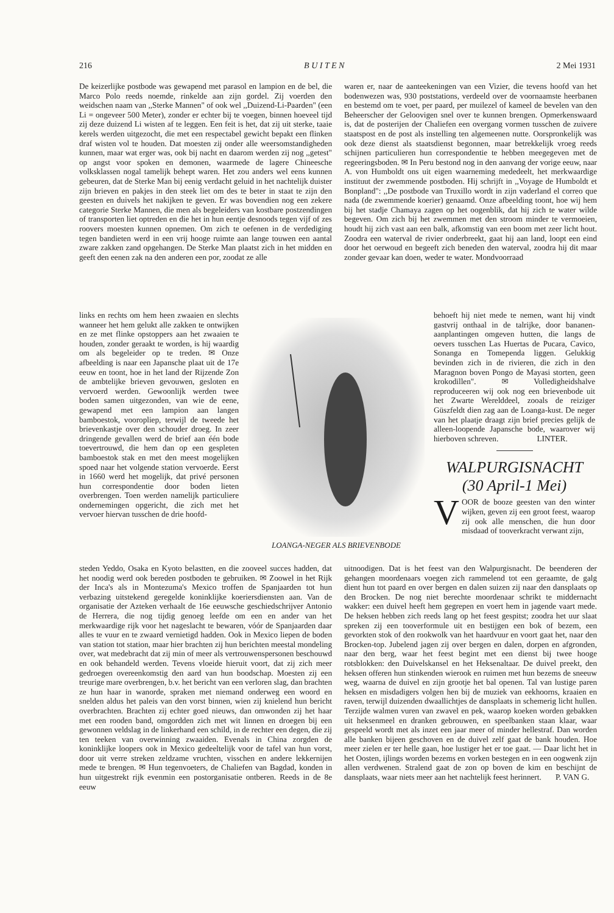216 B U I T E N 2 Mei 1931
De keizerlijke postbode was gewapend met parasol en lampion en de bel, die Marco Polo reeds noemde, rinkelde aan zijn gordel. Zij voerden den weidschen naam van ,,Sterke Mannen" of ook wel ,,Duizend-Li-Paarden" (een Li = ongeveer 500 Meter), zonder er echter bij te voegen, binnen hoeveel tijd zij deze duizend Li wisten af te leggen. Een feit is het, dat zij uit sterke, taaie kerels werden uitgezocht, die met een respectabel gewicht bepakt een flinken draf wisten vol te houden. Dat moesten zij onder alle weersomstandigheden kunnen, maar wat erger was, ook bij nacht en daarom werden zij nog ,,getest" op angst voor spoken en demonen, waarmede de lagere Chineesche volksklassen nogal tamelijk behept waren. Het zou anders wel eens kunnen gebeuren, dat de Sterke Man bij eenig verdacht geluid in het nachtelijk duister zijn brieven en pakjes in den steek liet om des te beter in staat te zijn den geesten en duivels het nakijken te geven. Er was bovendien nog een zekere categorie Sterke Mannen, die men als begeleiders van kostbare postzendingen of transporten liet optreden en die het in hun eentje desnoods tegen vijf of zes roovers moesten kunnen opnemen. Om zich te oefenen in de verdediging tegen bandieten werd in een vrij hooge ruimte aan lange touwen een aantal zware zakken zand opgehangen. De Sterke Man plaatst zich in het midden en geeft den eenen zak na den anderen een por, zoodat ze alle
waren er, naar de aanteekeningen van een Vizier, die tevens hoofd van het bodenwezen was, 930 poststations, verdeeld over de voornaamste heerbanen en bestemd om te voet, per paard, per muilezel of kameel de bevelen van den Beheerscher der Geloovigen snel over te kunnen brengen. Opmerkenswaard is, dat de posterijen der Chaliefen een overgang vormen tusschen de zuivere staatspost en de post als instelling ten algemeenen nutte. Oorspronkelijk was ook deze dienst als staatsdienst begonnen, maar betrekkelijk vroeg reeds schijnen particulieren hun correspondentie te hebben meegegeven met de regeeringsboden. ✉ In Peru bestond nog in den aanvang der vorige eeuw, naar A. von Humboldt ons uit eigen waarneming mededeelt, het merkwaardige instituut der zwemmende postboden. Hij schrijft in ,,Voyage de Humboldt et Bonpland": ,,De postbode van Truxillo wordt in zijn vaderland el correo que nada (de zwemmende koerier) genaamd. Onze afbeelding toont, hoe wij hem bij het stadje Chamaya zagen op het oogenblik, dat hij zich te water wilde begeven. Om zich bij het zwemmen met den stroom minder te vermoeien, houdt hij zich vast aan een balk, afkomstig van een boom met zeer licht hout. Zoodra een waterval de rivier onderbreekt, gaat hij aan land, loopt een eind door het oerwoud en begeeft zich beneden den waterval, zoodra hij dit maar zonder gevaar kan doen, weder te water. Mondvoorraad
links en rechts om hem heen zwaaien en slechts wanneer het hem gelukt alle zakken te ontwijken en ze met flinke opstoppers aan het zwaaien te houden, zonder geraakt te worden, is hij waardig om als begeleider op te treden. ✉ Onze afbeelding is naar een Japansche plaat uit de 17e eeuw en toont, hoe in het land der Rijzende Zon de ambtelijke brieven gevouwen, gesloten en vervoerd werden. Gewoonlijk werden twee boden samen uitgezonden, van wie de eene, gewapend met een lampion aan langen bamboestok, vooropliep, terwijl de tweede het brievenkastje over den schouder droeg. In zeer dringende gevallen werd de brief aan één bode toevertrouwd, die hem dan op een gespleten bamboestok stak en met den meest mogelijken spoed naar het volgende station vervoerde. Eerst in 1660 werd het mogelijk, dat privé personen hun correspondentie door boden lieten overbrengen. Toen werden namelijk particuliere ondernemingen opgericht, die zich met het vervoer hiervan tusschen de drie hoofd-
LOANGA-NEGER ALS BRIEVENBODE behoeft hij niet mede te nemen, want hij vindt gastvrij onthaal in de talrijke, door bananen-aanplantingen omgeven hutten, die langs de oevers tusschen Las Huertas de Pucara, Cavico, Sonanga en Tomependa liggen. Gelukkig bevinden zich in de rivieren, die zich in den Maragnon boven Pongo de Mayasi storten, geen krokodillen". ✉ Volledigheidshalve reproduceeren wij ook nog een brievenbode uit het Zwarte Werelddeel, zooals de reiziger Güszfeldt dien zag aan de Loanga-kust. De neger van het plaatje draagt zijn brief precies gelijk de alleen-loopende Japansche bode, waarover wij hierboven schreven. LINTER.
WALPURGISNACHT
(30 April-1 Mei)
VOOR de booze geesten van den winter wijken, geven zij een groot feest, waarop zij ook alle menschen, die hun door misdaad of tooverkracht verwant zijn,
steden Yeddo, Osaka en Kyoto belastten, en die zooveel succes hadden, dat het noodig werd ook bereden postboden te gebruiken. ✉ Zoowel in het Rijk der Inca's als in Montezuma's Mexico troffen de Spanjaarden tot hun verbazing uitstekend geregelde koninklijke koeriersdiensten aan. Van de organisatie der Azteken verhaalt de 16e eeuwsche geschiedschrijver Antonio de Herrera, die nog tijdig genoeg leefde om een en ander van het merkwaardige rijk voor het nageslacht te bewaren, vóór de Spanjaarden daar alles te vuur en te zwaard vernietigd hadden. Ook in Mexico liepen de boden van station tot station, maar hier brachten zij hun berichten meestal mondeling over, wat medebracht dat zij min of meer als vertrouwenspersonen beschouwd en ook behandeld werden. Tevens vloeide hieruit voort, dat zij zich meer gedroegen overeenkomstig den aard van hun boodschap. Moesten zij een treurige mare overbrengen, b.v. het bericht van een verloren slag, dan brachten ze hun haar in wanorde, spraken met niemand onderweg een woord en snelden aldus het paleis van den vorst binnen, wien zij knielend hun bericht overbrachten. Brachten zij echter goed nieuws, dan omwonden zij het haar met een rooden band, omgordden zich met wit linnen en droegen bij een gewonnen veldslag in de linkerhand een schild, in de rechter een degen, die zij ten teeken van overwinning zwaaiden. Evenals in China zorgden de koninklijke loopers ook in Mexico gedeeltelijk voor de tafel van hun vorst, door uit verre streken zeldzame vruchten, visschen en andere lekkernijen mede te brengen. ✉ Hun tegenvoeters, de Chaliefen van Bagdad, konden in hun uitgestrekt rijk evenmin een postorganisatie ontberen. Reeds in de 8e eeuw
uitnoodigen. Dat is het feest van den Walpurgisnacht. De beenderen der gehangen moordenaars voegen zich rammelend tot een geraamte, de galg dient hun tot paard en over bergen en dalen suizen zij naar den dansplaats op den Brocken. De nog niet berechte moordenaar schrikt te middernacht wakker: een duivel heeft hem gegrepen en voert hem in jagende vaart mede. De heksen hebben zich reeds lang op het feest gespitst; zoodra het uur slaat spreken zij een tooverformule uit en bestijgen een bok of bezem, een gevorkten stok of den rookwolk van het haardvuur en voort gaat het, naar den Brocken-top. Jubelend jagen zij over bergen en dalen, dorpen en afgronden, naar den berg, waar het feest begint met een dienst bij twee hooge rotsblokken: den Duivelskansel en het Heksenaltaar. De duivel preekt, den heksen offeren hun stinkenden wierook en ruimen met hun bezems de sneeuw weg, waarna de duivel en zijn grootje het bal openen. Tal van lustige paren heksen en misdadigers volgen hen bij de muziek van eekhoorns, kraaien en raven, terwijl duizenden dwaallichtjes de dansplaats in schemerig licht hullen. Terzijde walmen vuren van zwavel en pek, waarop koeken worden gebakken uit heksenmeel en dranken gebrouwen, en speelbanken staan klaar, waar gespeeld wordt met als inzet een jaar meer of minder hellestraf. Dan worden alle banken bijeen geschoven en de duivel zelf gaat de bank houden. Hoe meer zielen er ter helle gaan, hoe lustiger het er toe gaat. — Daar licht het in het Oosten, ijlings worden bezems en vorken bestegen en in een oogwenk zijn allen verdwenen. Stralend gaat de zon op boven de kim en beschijnt de dansplaats, waar niets meer aan het nachtelijk feest herinnert. P. VAN G.